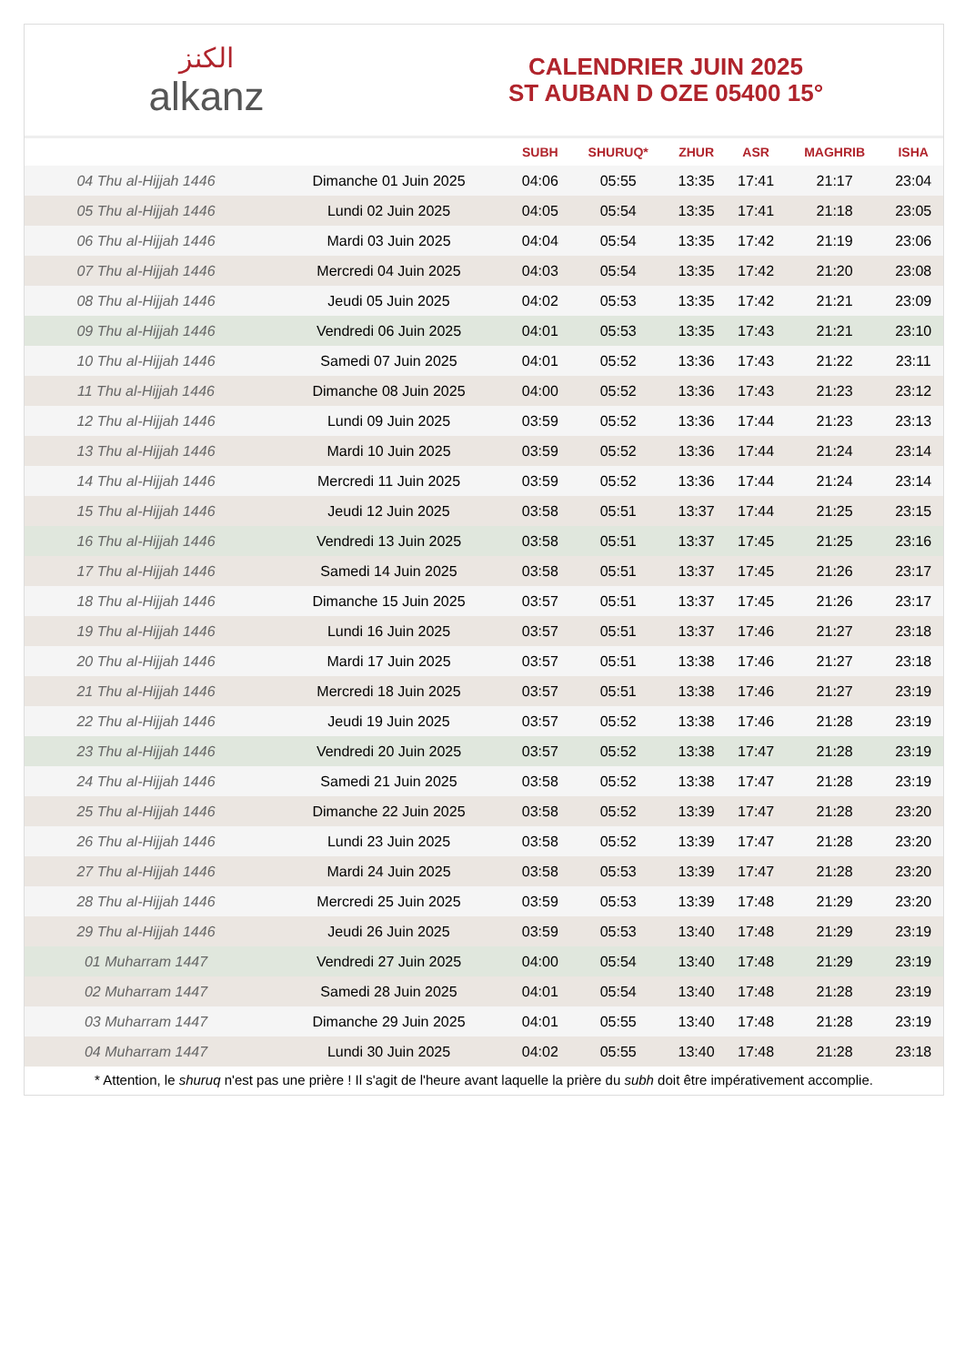الكنز
alkanz
CALENDRIER JUIN 2025
ST AUBAN D OZE 05400 15°
| | | SUBH | SHURUQ* | ZHUR | ASR | MAGHRIB | ISHA |
| --- | --- | --- | --- | --- | --- | --- | --- |
| 04 Thu al-Hijjah 1446 | Dimanche 01 Juin 2025 | 04:06 | 05:55 | 13:35 | 17:41 | 21:17 | 23:04 |
| 05 Thu al-Hijjah 1446 | Lundi 02 Juin 2025 | 04:05 | 05:54 | 13:35 | 17:41 | 21:18 | 23:05 |
| 06 Thu al-Hijjah 1446 | Mardi 03 Juin 2025 | 04:04 | 05:54 | 13:35 | 17:42 | 21:19 | 23:06 |
| 07 Thu al-Hijjah 1446 | Mercredi 04 Juin 2025 | 04:03 | 05:54 | 13:35 | 17:42 | 21:20 | 23:08 |
| 08 Thu al-Hijjah 1446 | Jeudi 05 Juin 2025 | 04:02 | 05:53 | 13:35 | 17:42 | 21:21 | 23:09 |
| 09 Thu al-Hijjah 1446 | Vendredi 06 Juin 2025 | 04:01 | 05:53 | 13:35 | 17:43 | 21:21 | 23:10 |
| 10 Thu al-Hijjah 1446 | Samedi 07 Juin 2025 | 04:01 | 05:52 | 13:36 | 17:43 | 21:22 | 23:11 |
| 11 Thu al-Hijjah 1446 | Dimanche 08 Juin 2025 | 04:00 | 05:52 | 13:36 | 17:43 | 21:23 | 23:12 |
| 12 Thu al-Hijjah 1446 | Lundi 09 Juin 2025 | 03:59 | 05:52 | 13:36 | 17:44 | 21:23 | 23:13 |
| 13 Thu al-Hijjah 1446 | Mardi 10 Juin 2025 | 03:59 | 05:52 | 13:36 | 17:44 | 21:24 | 23:14 |
| 14 Thu al-Hijjah 1446 | Mercredi 11 Juin 2025 | 03:59 | 05:52 | 13:36 | 17:44 | 21:24 | 23:14 |
| 15 Thu al-Hijjah 1446 | Jeudi 12 Juin 2025 | 03:58 | 05:51 | 13:37 | 17:44 | 21:25 | 23:15 |
| 16 Thu al-Hijjah 1446 | Vendredi 13 Juin 2025 | 03:58 | 05:51 | 13:37 | 17:45 | 21:25 | 23:16 |
| 17 Thu al-Hijjah 1446 | Samedi 14 Juin 2025 | 03:58 | 05:51 | 13:37 | 17:45 | 21:26 | 23:17 |
| 18 Thu al-Hijjah 1446 | Dimanche 15 Juin 2025 | 03:57 | 05:51 | 13:37 | 17:45 | 21:26 | 23:17 |
| 19 Thu al-Hijjah 1446 | Lundi 16 Juin 2025 | 03:57 | 05:51 | 13:37 | 17:46 | 21:27 | 23:18 |
| 20 Thu al-Hijjah 1446 | Mardi 17 Juin 2025 | 03:57 | 05:51 | 13:38 | 17:46 | 21:27 | 23:18 |
| 21 Thu al-Hijjah 1446 | Mercredi 18 Juin 2025 | 03:57 | 05:51 | 13:38 | 17:46 | 21:27 | 23:19 |
| 22 Thu al-Hijjah 1446 | Jeudi 19 Juin 2025 | 03:57 | 05:52 | 13:38 | 17:46 | 21:28 | 23:19 |
| 23 Thu al-Hijjah 1446 | Vendredi 20 Juin 2025 | 03:57 | 05:52 | 13:38 | 17:47 | 21:28 | 23:19 |
| 24 Thu al-Hijjah 1446 | Samedi 21 Juin 2025 | 03:58 | 05:52 | 13:38 | 17:47 | 21:28 | 23:19 |
| 25 Thu al-Hijjah 1446 | Dimanche 22 Juin 2025 | 03:58 | 05:52 | 13:39 | 17:47 | 21:28 | 23:20 |
| 26 Thu al-Hijjah 1446 | Lundi 23 Juin 2025 | 03:58 | 05:52 | 13:39 | 17:47 | 21:28 | 23:20 |
| 27 Thu al-Hijjah 1446 | Mardi 24 Juin 2025 | 03:58 | 05:53 | 13:39 | 17:47 | 21:28 | 23:20 |
| 28 Thu al-Hijjah 1446 | Mercredi 25 Juin 2025 | 03:59 | 05:53 | 13:39 | 17:48 | 21:29 | 23:20 |
| 29 Thu al-Hijjah 1446 | Jeudi 26 Juin 2025 | 03:59 | 05:53 | 13:40 | 17:48 | 21:29 | 23:19 |
| 01 Muharram 1447 | Vendredi 27 Juin 2025 | 04:00 | 05:54 | 13:40 | 17:48 | 21:29 | 23:19 |
| 02 Muharram 1447 | Samedi 28 Juin 2025 | 04:01 | 05:54 | 13:40 | 17:48 | 21:28 | 23:19 |
| 03 Muharram 1447 | Dimanche 29 Juin 2025 | 04:01 | 05:55 | 13:40 | 17:48 | 21:28 | 23:19 |
| 04 Muharram 1447 | Lundi 30 Juin 2025 | 04:02 | 05:55 | 13:40 | 17:48 | 21:28 | 23:18 |
* Attention, le shuruq n'est pas une prière ! Il s'agit de l'heure avant laquelle la prière du subh doit être impérativement accomplie.